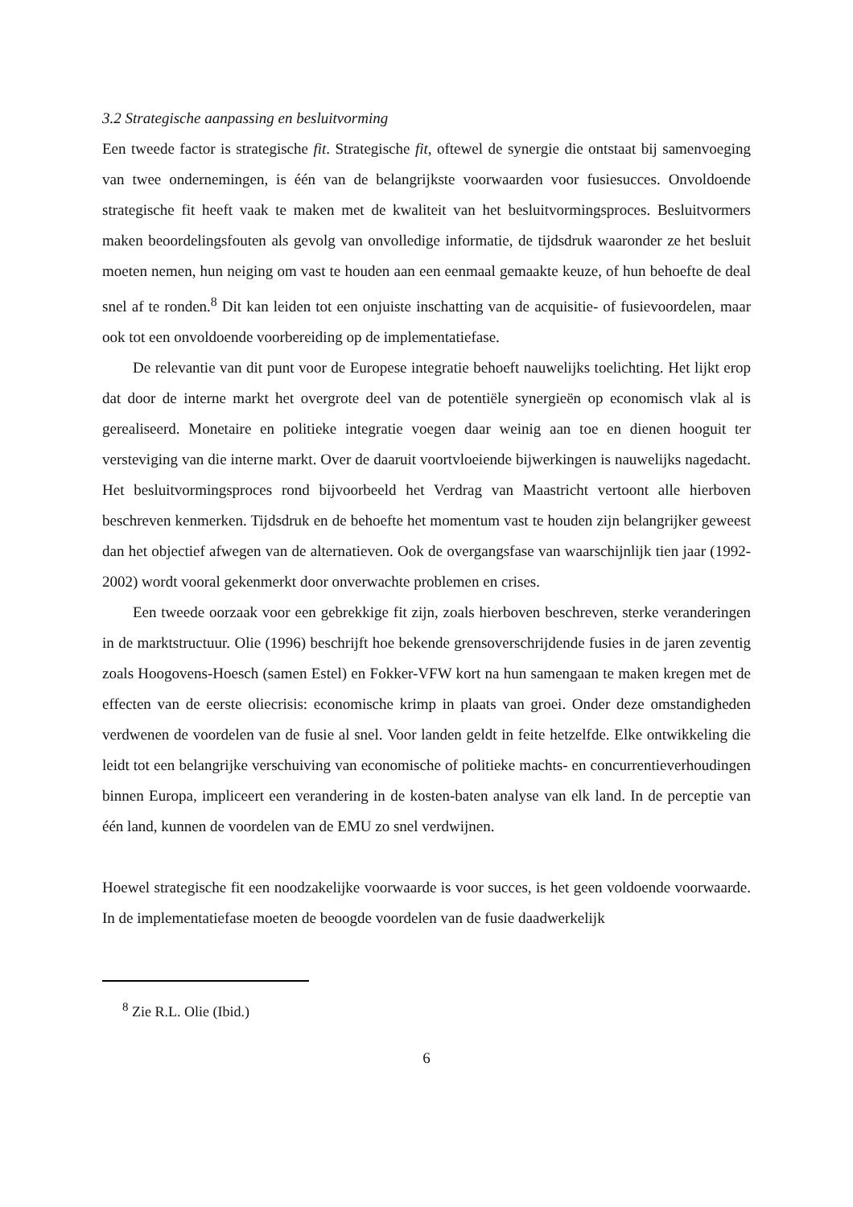3.2 Strategische aanpassing en besluitvorming
Een tweede factor is strategische fit. Strategische fit, oftewel de synergie die ontstaat bij samenvoeging van twee ondernemingen, is één van de belangrijkste voorwaarden voor fusiesucces. Onvoldoende strategische fit heeft vaak te maken met de kwaliteit van het besluitvormingsproces. Besluitvormers maken beoordelingsfouten als gevolg van onvolledige informatie, de tijdsdruk waaronder ze het besluit moeten nemen, hun neiging om vast te houden aan een eenmaal gemaakte keuze, of hun behoefte de deal snel af te ronden.<sup>8</sup> Dit kan leiden tot een onjuiste inschatting van de acquisitie- of fusievoordelen, maar ook tot een onvoldoende voorbereiding op de implementatiefase.
De relevantie van dit punt voor de Europese integratie behoeft nauwelijks toelichting. Het lijkt erop dat door de interne markt het overgrote deel van de potentiële synergieën op economisch vlak al is gerealiseerd. Monetaire en politieke integratie voegen daar weinig aan toe en dienen hooguit ter versteviging van die interne markt. Over de daaruit voortvloeiende bijwerkingen is nauwelijks nagedacht. Het besluitvormingsproces rond bijvoorbeeld het Verdrag van Maastricht vertoont alle hierboven beschreven kenmerken. Tijdsdruk en de behoefte het momentum vast te houden zijn belangrijker geweest dan het objectief afwegen van de alternatieven. Ook de overgangsfase van waarschijnlijk tien jaar (1992-2002) wordt vooral gekenmerkt door onverwachte problemen en crises.
Een tweede oorzaak voor een gebrekkige fit zijn, zoals hierboven beschreven, sterke veranderingen in de marktstructuur. Olie (1996) beschrijft hoe bekende grensoverschrijdende fusies in de jaren zeventig zoals Hoogovens-Hoesch (samen Estel) en Fokker-VFW kort na hun samengaan te maken kregen met de effecten van de eerste oliecrisis: economische krimp in plaats van groei. Onder deze omstandigheden verdwenen de voordelen van de fusie al snel. Voor landen geldt in feite hetzelfde. Elke ontwikkeling die leidt tot een belangrijke verschuiving van economische of politieke machts- en concurrentieverhoudingen binnen Europa, impliceert een verandering in de kosten-baten analyse van elk land. In de perceptie van één land, kunnen de voordelen van de EMU zo snel verdwijnen.
Hoewel strategische fit een noodzakelijke voorwaarde is voor succes, is het geen voldoende voorwaarde. In de implementatiefase moeten de beoogde voordelen van de fusie daadwerkelijk
<sup>8</sup> Zie R.L. Olie (Ibid.)
6